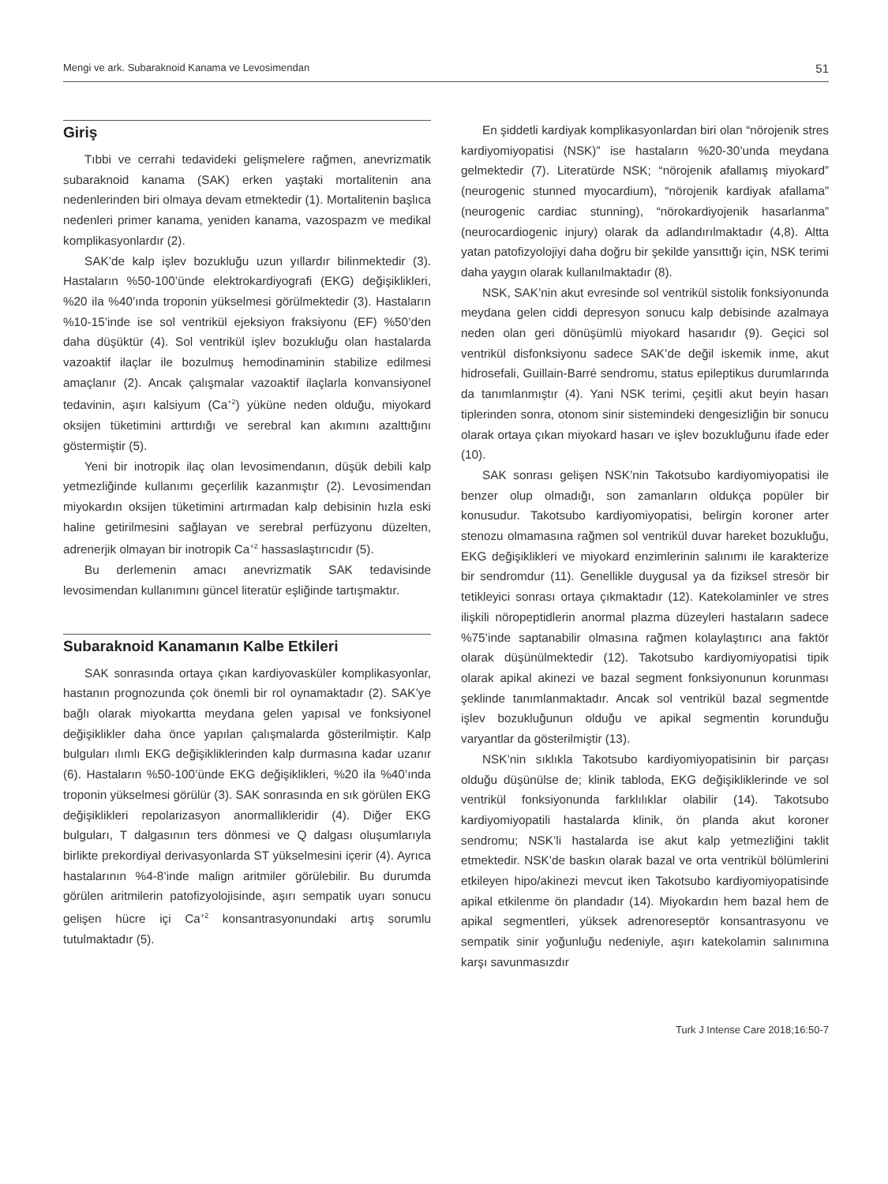Mengi ve ark. Subaraknoid Kanama ve Levosimendan 51
Giriş
Tıbbi ve cerrahi tedavideki gelişmelere rağmen, anevrizmatik subaraknoid kanama (SAK) erken yaştaki mortalitenin ana nedenlerinden biri olmaya devam etmektedir (1). Mortalitenin başlıca nedenleri primer kanama, yeniden kanama, vazospazm ve medikal komplikasyonlardır (2).
SAK’de kalp işlev bozukluğu uzun yıllardır bilinmektedir (3). Hastaların %50-100’ünde elektrokardiyografi (EKG) değişiklikleri, %20 ila %40’ında troponin yükselmesi görülmektedir (3). Hastaların %10-15’inde ise sol ventrikül ejeksiyon fraksiyonu (EF) %50’den daha düşüktür (4). Sol ventrikül işlev bozukluğu olan hastalarda vazoaktif ilaçlar ile bozulmuş hemodinaminin stabilize edilmesi amaçlanır (2). Ancak çalışmalar vazoaktif ilaçlarla konvansiyonel tedavinin, aşırı kalsiyum (Ca<sup>+2</sup>) yüküne neden olduğu, miyokard oksijen tüketimini arttırdığı ve serebral kan akımını azalttığını göstermiştir (5).
Yeni bir inotropik ilaç olan levosimendanın, düşük debili kalp yetmezliğinde kullanımı geçerlilik kazanmıştır (2). Levosimendan miyokardın oksijen tüketimini artırmadan kalp debisinin hızla eski haline getirilmesini sağlayan ve serebral perfüzyonu düzelten, adrenerjik olmayan bir inotropik Ca<sup>+2</sup> hassaslaştırıcıdır (5).
Bu derlemenin amacı anevrizmatik SAK tedavisinde levosimendan kullanımını güncel literatür eşliğinde tartışmaktır.
Subaraknoid Kanamanın Kalbe Etkileri
SAK sonrasında ortaya çıkan kardiyovasküler komplikasyonlar, hastanın prognozunda çok önemli bir rol oynamaktadır (2). SAK’ye bağlı olarak miyokartta meydana gelen yapısal ve fonksiyonel değişiklikler daha önce yapılan çalışmalarda gösterilmiştir. Kalp bulguları ılımlı EKG değişikliklerinden kalp durmasına kadar uzanır (6). Hastaların %50-100’ünde EKG değişiklikleri, %20 ila %40’ında troponin yükselmesi görülür (3). SAK sonrasında en sık görülen EKG değişiklikleri repolarizasyon anormallikleridir (4). Diğer EKG bulguları, T dalgasının ters dönmesi ve Q dalgası oluşumlarıyla birlikte prekordiyal derivasyonlarda ST yükselmesini içerir (4). Ayrıca hastalarının %4-8’inde malign aritmiler görülebilir. Bu durumda görülen aritmilerin patofizyolojisinde, aşırı sempatik uyarı sonucu gelişen hücre içi Ca<sup>+2</sup> konsantrasyonundaki artış sorumlu tutulmaktadır (5).
En şiddetli kardiyak komplikasyonlardan biri olan “nörojenik stres kardiyomiyopatisi (NSK)” ise hastaların %20-30’unda meydana gelmektedir (7). Literatürde NSK; “nörojenik afallamış miyokard” (neurogenic stunned myocardium), “nörojenik kardiyak afallama” (neurogenic cardiac stunning), “nörokardiyojenik hasarlanma” (neurocardiogenic injury) olarak da adlandırılmaktadır (4,8). Altta yatan patofizyolojiyi daha doğru bir şekilde yansıttığı için, NSK terimi daha yaygın olarak kullanılmaktadır (8).
NSK, SAK’nin akut evresinde sol ventrikül sistolik fonksiyonunda meydana gelen ciddi depresyon sonucu kalp debisinde azalmaya neden olan geri dönüşümlü miyokard hasarıdır (9). Geçici sol ventrikül disfonksiyonu sadece SAK’de değil iskemik inme, akut hidrosefali, Guillain-Barré sendromu, status epileptikus durumlarında da tanımlanmıştır (4). Yani NSK terimi, çeşitli akut beyin hasarı tiplerinden sonra, otonom sinir sistemindeki dengesizliğin bir sonucu olarak ortaya çıkan miyokard hasarı ve işlev bozukluğunu ifade eder (10).
SAK sonrası gelişen NSK’nin Takotsubo kardiyomiyopatisi ile benzer olup olmadığı, son zamanların oldukça popüler bir konusudur. Takotsubo kardiyomiyopatisi, belirgin koroner arter stenozu olmamasına rağmen sol ventrikül duvar hareket bozukluğu, EKG değişiklikleri ve miyokard enzimlerinin salınımı ile karakterize bir sendromdur (11). Genellikle duygusal ya da fiziksel stresör bir tetikleyici sonrası ortaya çıkmaktadır (12). Katekolaminler ve stres ilişkili nöropeptidlerin anormal plazma düzeyleri hastaların sadece %75’inde saptanabilir olmasına rağmen kolaylaştırıcı ana faktör olarak düşünülmektedir (12). Takotsubo kardiyomiyopatisi tipik olarak apikal akinezi ve bazal segment fonksiyonunun korunması şeklinde tanımlanmaktadır. Ancak sol ventrikül bazal segmentde işlev bozukluğunun olduğu ve apikal segmentin korunduğu varyantlar da gösterilmiştir (13).
NSK’nin sıklıkla Takotsubo kardiyomiyopatisinin bir parçası olduğu düşünülse de; klinik tabloda, EKG değişikliklerinde ve sol ventrikül fonksiyonunda farklılıklar olabilir (14). Takotsubo kardiyomiyopatili hastalarda klinik, ön planda akut koroner sendromu; NSK’li hastalarda ise akut kalp yetmezliğini taklit etmektedir. NSK’de baskın olarak bazal ve orta ventrikül bölümlerini etkileyen hipo/akinezi mevcut iken Takotsubo kardiyomiyopatisinde apikal etkilenme ön plandadır (14). Miyokardın hem bazal hem de apikal segmentleri, yüksek adrenoreseptör konsantrasyonu ve sempatik sinir yoğunluğu nedeniyle, aşırı katekolamin salınımına karşı savunmasızdır
Turk J Intense Care 2018;16:50-7